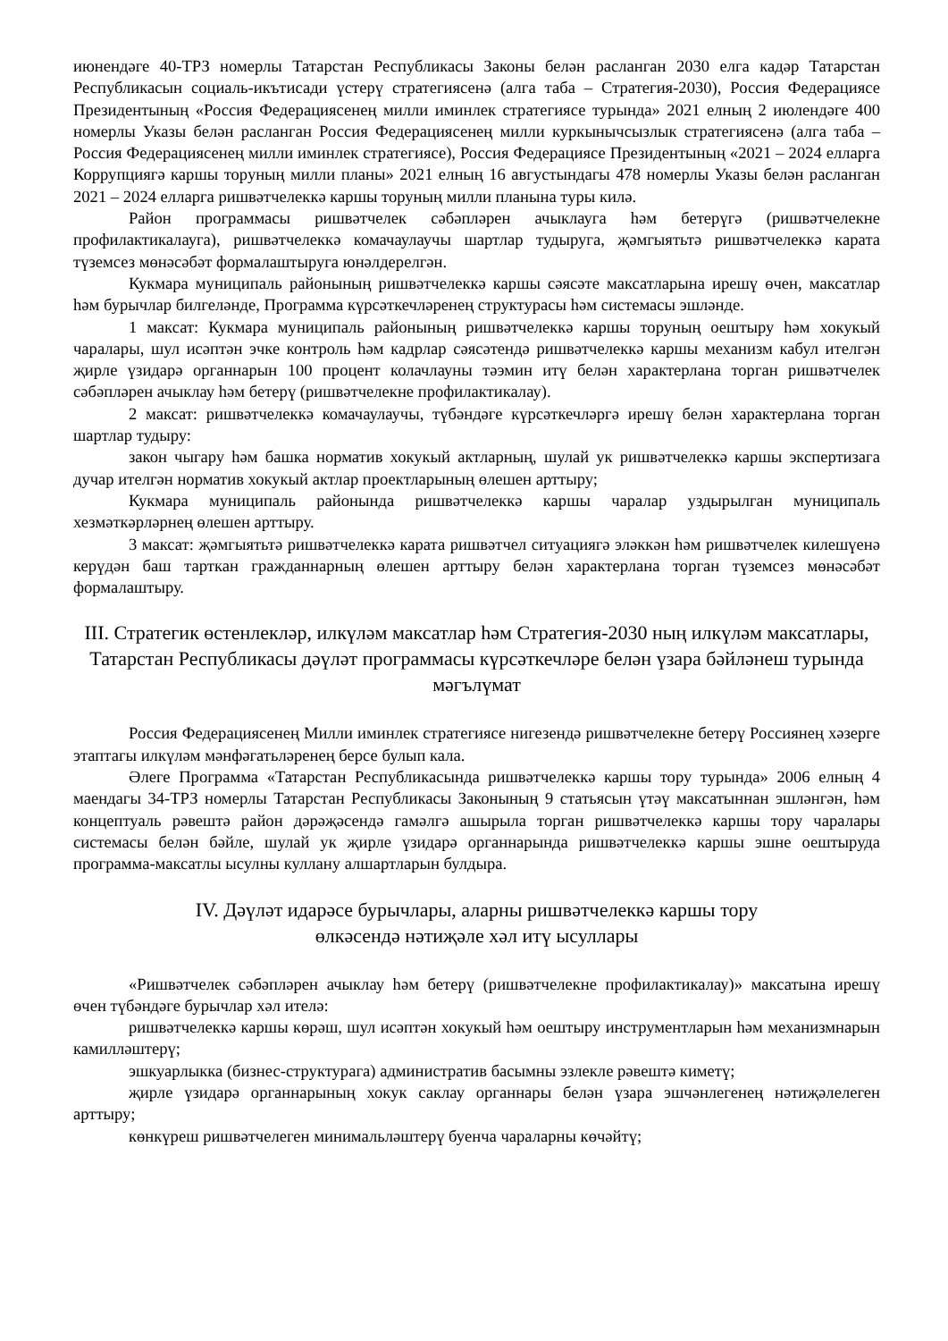июнендәге 40-ТРЗ номерлы Татарстан Республикасы Законы белән расланган 2030 елга кадәр Татарстан Республикасын социаль-икътисади үстерү стратегиясенә (алга таба – Стратегия-2030), Россия Федерациясе Президентының «Россия Федерациясенең милли иминлек стратегиясе турында» 2021 елның 2 июлендәге 400 номерлы Указы белән расланган Россия Федерациясенең милли куркынычсызлык стратегиясенә (алга таба – Россия Федерациясенең милли иминлек стратегиясе), Россия Федерациясе Президентының «2021 – 2024 елларга Коррупциягә каршы торуның милли планы» 2021 елның 16 августындагы 478 номерлы Указы белән расланган 2021 – 2024 елларга ришвәтчелеккә каршы торуның милли планына туры килә.
Район программасы ришвәтчелек сәбәпләрен ачыклауга һәм бетерүгә (ришвәтчелекне профилактикалауга), ришвәтчелеккә комачаулаучы шартлар тудыруга, җәмгыятьтә ришвәтчелеккә карата түземсез мөнәсәбәт формалаштыруга юнәлдерелгән.
Кукмара муниципаль районының ришвәтчелеккә каршы сәясәте максатларына ирешү өчен, максатлар һәм бурычлар билгеләнде, Программа күрсәткечләренең структурасы һәм системасы эшләнде.
1 максат: Кукмара муниципаль районының ришвәтчелеккә каршы торуның оештыру һәм хокукый чаралары, шул исәптән эчке контроль һәм кадрлар сәясәтендә ришвәтчелеккә каршы механизм кабул ителгән җирле үзидарә органнарын 100 процент колачлауны тәэмин итү белән характерлана торган ришвәтчелек сәбәпләрен ачыклау һәм бетерү (ришвәтчелекне профилактикалау).
2 максат: ришвәтчелеккә комачаулаучы, түбәндәге күрсәткечләргә ирешү белән характерлана торган шартлар тудыру:
закон чыгару һәм башка норматив хокукый актларның, шулай ук ришвәтчелеккә каршы экспертизага дучар ителгән норматив хокукый актлар проектларының өлешен арттыру;
Кукмара муниципаль районында ришвәтчелеккә каршы чаралар уздырылган муниципаль хезмәткәрләрнең өлешен арттыру.
3 максат: җәмгыятьтә ришвәтчелеккә карата ришвәтчел ситуациягә эләккән һәм ришвәтчелек килешүенә керүдән баш тарткан гражданнарның өлешен арттыру белән характерлана торган түземсез мөнәсәбәт формалаштыру.
III. Стратегик өстенлекләр, илкүләм максатлар һәм Стратегия-2030 ның илкүләм максатлары, Татарстан Республикасы дәүләт программасы күрсәткечләре белән үзара бәйләнеш турында мәгълүмат
Россия Федерациясенең Милли иминлек стратегиясе нигезендә ришвәтчелекне бетерү Россиянең хәзерге этаптагы илкүләм мәнфәгатьләренең берсе булып кала.
Әлеге Программа «Татарстан Республикасында ришвәтчелеккә каршы тору турында» 2006 елның 4 маендагы 34-ТРЗ номерлы Татарстан Республикасы Законының 9 статьясын үтәү максатыннан эшләнгән, һәм концептуаль рәвештә район дәрәҗәсендә гамәлгә ашырыла торган ришвәтчелеккә каршы тору чаралары системасы белән бәйле, шулай ук җирле үзидарә органнарында ришвәтчелеккә каршы эшне оештыруда программа-максатлы ысулны куллану алшартларын булдыра.
IV. Дәүләт идарәсе бурычлары, аларны ришвәтчелеккә каршы тору
өлкәсендә нәтиҗәле хәл итү ысуллары
«Ришвәтчелек сәбәпләрен ачыклау һәм бетерү (ришвәтчелекне профилактикалау)» максатына ирешү өчен түбәндәге бурычлар хәл ителә:
ришвәтчелеккә каршы көрәш, шул исәптән хокукый һәм оештыру инструментларын һәм механизмнарын камилләштерү;
эшкуарлыкка (бизнес-структурага) административ басымны эзлекле рәвештә киметү;
җирле үзидарә органнарының хокук саклау органнары белән үзара эшчәнлегенең нәтиҗәлелеген арттыру;
көнкүреш ришвәтчелеген минимальләштерү буенча чараларны көчәйтү;